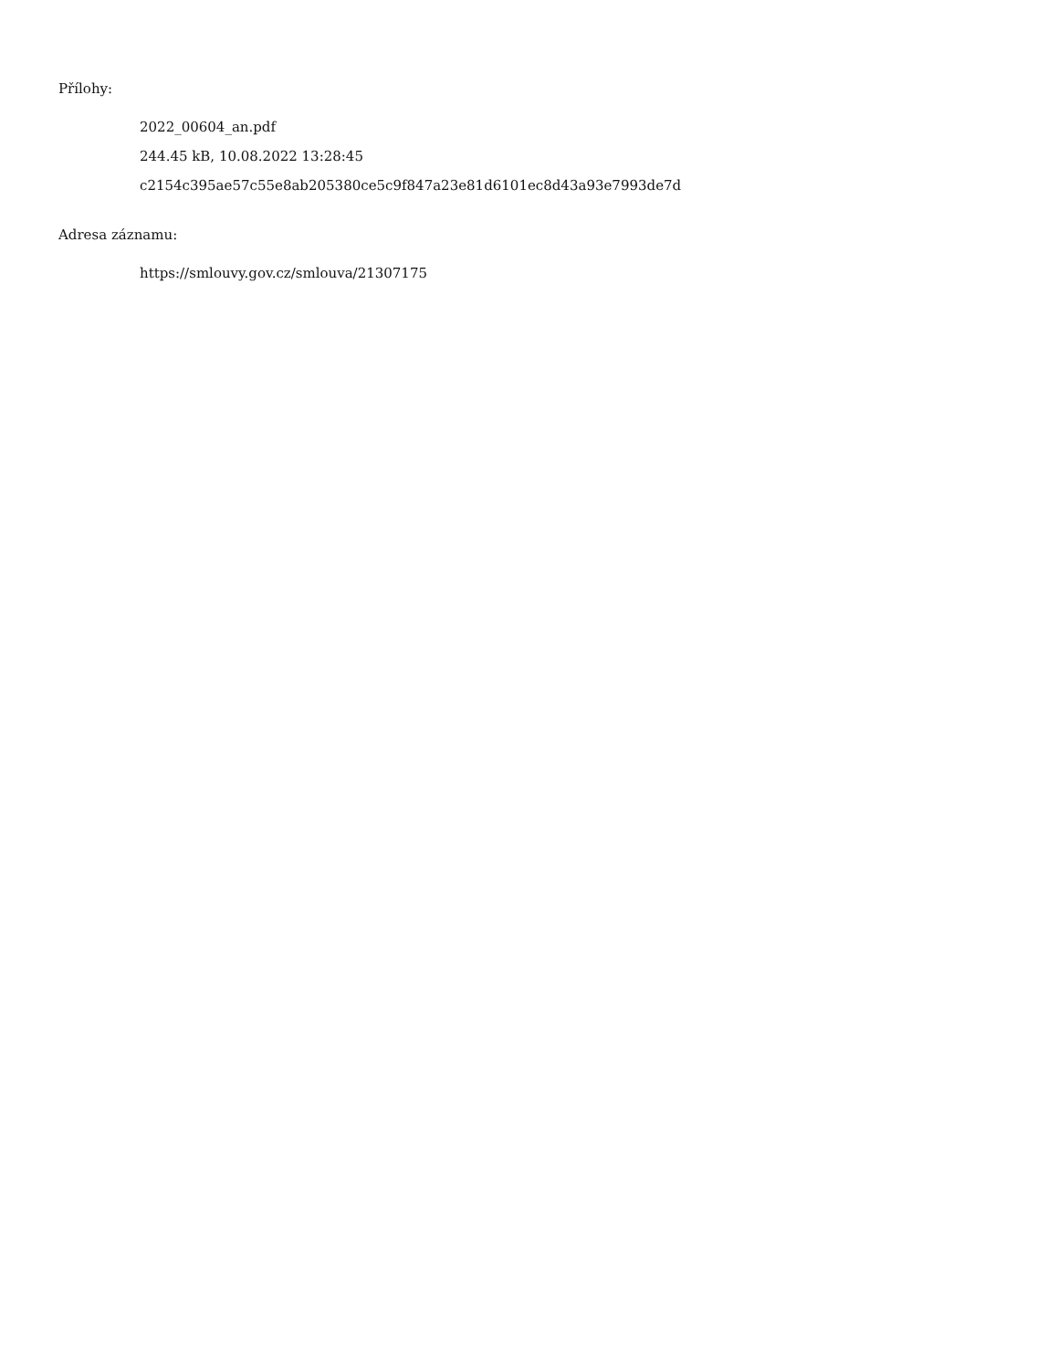Přílohy:
2022_00604_an.pdf
244.45 kB, 10.08.2022 13:28:45
c2154c395ae57c55e8ab205380ce5c9f847a23e81d6101ec8d43a93e7993de7d
Adresa záznamu:
https://smlouvy.gov.cz/smlouva/21307175